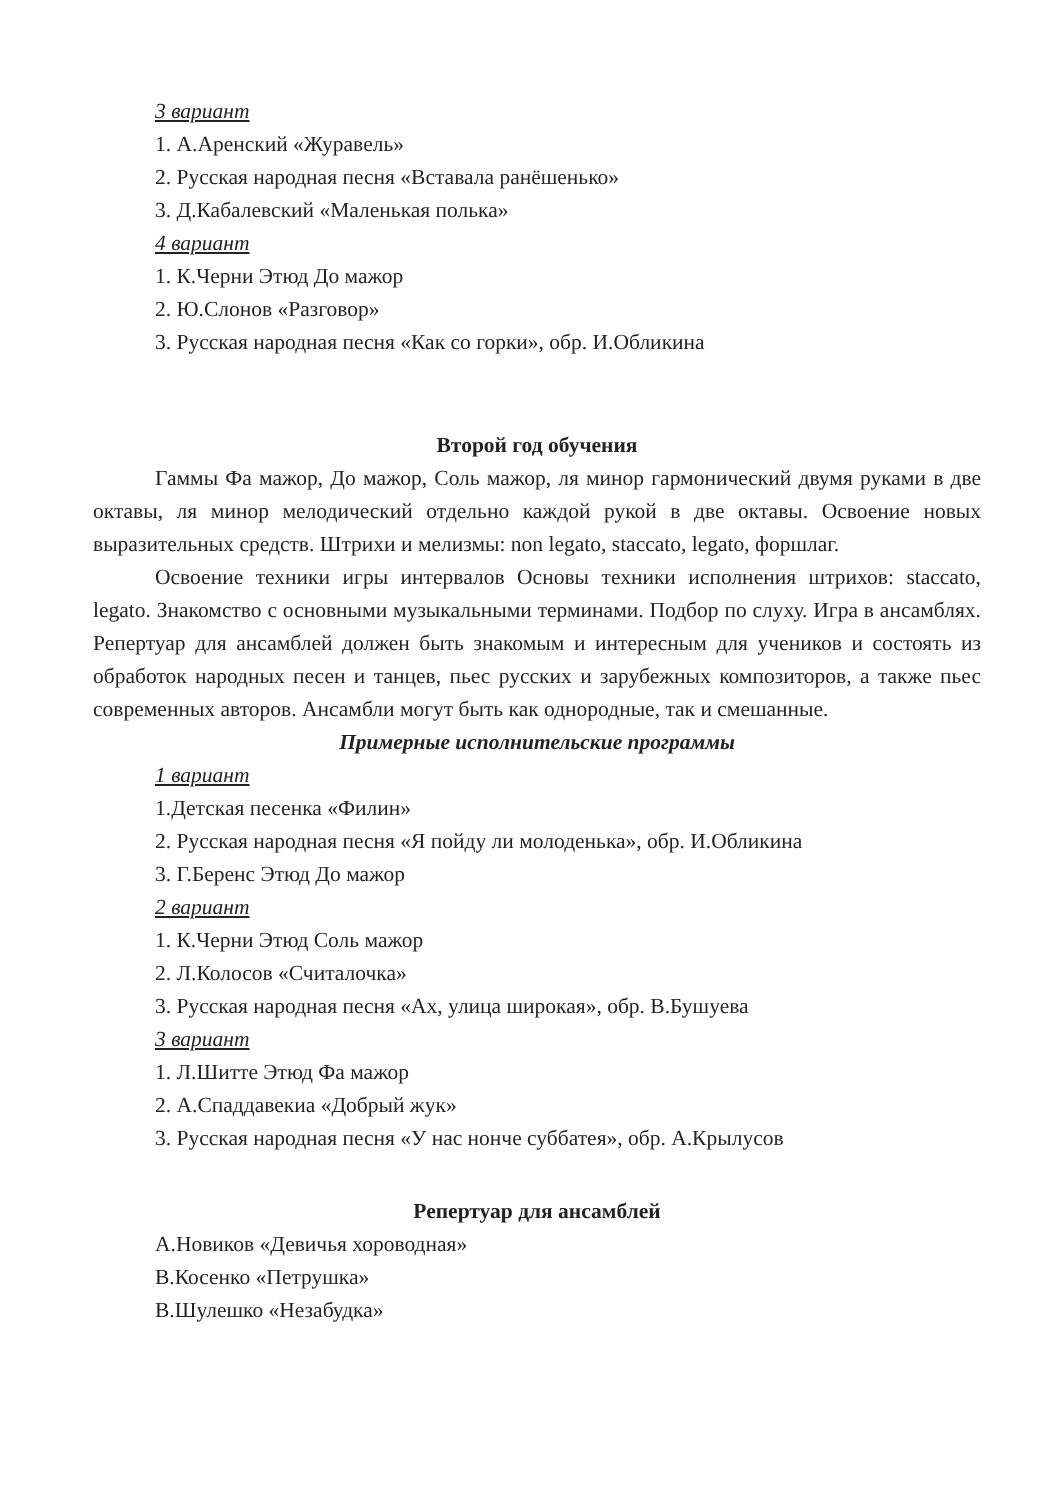3 вариант
1. А.Аренский «Журавель»
2. Русская народная песня «Вставала ранёшенько»
3. Д.Кабалевский «Маленькая полька»
4 вариант
1. К.Черни Этюд До мажор
2. Ю.Слонов «Разговор»
3. Русская народная песня «Как со горки», обр. И.Обликина
Второй год обучения
Гаммы Фа мажор, До мажор, Соль мажор, ля минор гармонический двумя руками в две октавы, ля минор мелодический отдельно каждой рукой в две октавы. Освоение новых выразительных средств. Штрихи и мелизмы: non legato, staccato, legato, форшлаг.
Освоение техники игры интервалов Основы техники исполнения штрихов: staccato, legato. Знакомство с основными музыкальными терминами. Подбор по слуху. Игра в ансамблях. Репертуар для ансамблей должен быть знакомым и интересным для учеников и состоять из обработок народных песен и танцев, пьес русских и зарубежных композиторов, а также пьес современных авторов. Ансамбли могут быть как однородные, так и смешанные.
Примерные исполнительские программы
1 вариант
1.Детская песенка «Филин»
2. Русская народная песня «Я пойду ли молоденька», обр. И.Обликина
3. Г.Беренс Этюд До мажор
2 вариант
1. К.Черни Этюд Соль мажор
2. Л.Колосов «Считалочка»
3. Русская народная песня «Ах, улица широкая», обр. В.Бушуева
3 вариант
1. Л.Шитте Этюд Фа мажор
2. А.Спаддавекиа «Добрый жук»
3. Русская народная песня «У нас нонче суббатея», обр. А.Крылусов
Репертуар для ансамблей
А.Новиков «Девичья хороводная»
В.Косенко «Петрушка»
В.Шулешко «Незабудка»